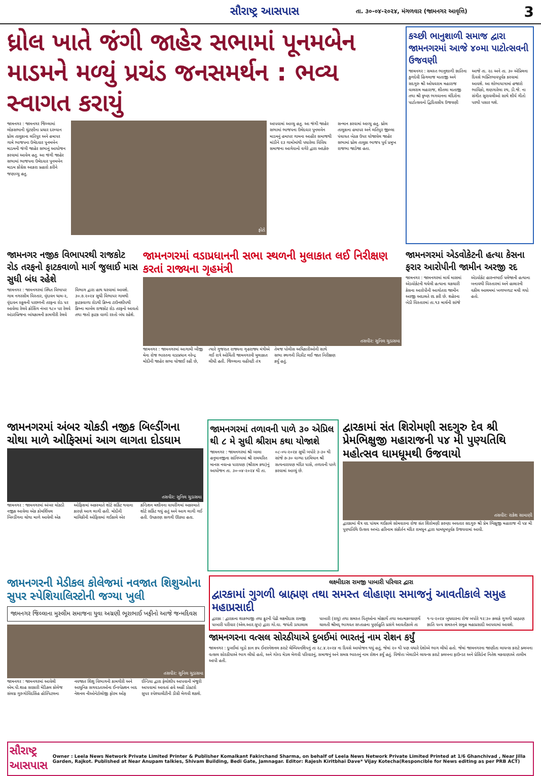સૌરાષ્ટ્ર આસપાસ
તા. ૩૦-૦૪-૨૦૨૪, મંગળવાર (જામનગર આવૃત્તિ)
3
ધ્રોલ ખાતે જંગી જાહેર સભામાં પૂનમબેન માડમને મળ્યું પ્રચંડ જનસમર્થન : ભવ્ય સ્વાગત કરાયું
જામનગર : જામનગર જિલ્લામાં લોકસભાની ચુંટણીના પ્રચાર દરમ્યાન ધ્રોલ તાલુકાના લતિપુર અને હમાપર ગામે ભાજપના ઉમેદવાર પુનમબેન માડમની જંગી જાહેર સભાનું આયોજન કરવામાં આવેલ હતુ. આ જંગી જાહેર સભામાં ભાજપના ઉમેદવાર પુનમબેન માડમ કોંગ્રેસ આકરા પ્રહારો કરીને જણાવ્યુ હતુ.
ફોટો
આપવામાં આવ્યુ હતુ. આ જંગી જાહેર સભામાં ભાજપના ઉમેદવાર પુનમબેન માડમનું હમાપર ગામના આહીર સમાજથી માંડીને ૨૩ ગામોમાંથી પધારેલા વિવિધ સમાજના આગેવાનો વગેરે દ્વારા અદકેરુ સન્માન કરવામાં આવ્યુ હતુ. ધ્રોલ તાલુકાના હમાપર અને લતિપુર જીલ્લા પંચાયત બેઠક ઉપર યોજાયેલ જાહેર સભામાં ધ્રોલ તાલુકા ભાજપ પુર્વ પ્રમુખ રાજભા જાડેજા હતા.
કચ્છી ભાનુશાળી સમાજ દ્વારા જામનગરમાં આજે ૪૦મા પાટોત્સવની ઉજવણી
જામનગર : સમસ્ત ભાનુશાળી જ્ઞાતિના કુળદેવી હિંગલાજ માતાજી અને સદગુરુ શ્રી ઓધવરામ મહારાજ વાલરામ મહારાજ, શીતલા માતાજી તથા શ્રી કૃષ્ણ ભગવાનના મંદિરોના પાટોત્સવનો દ્વિદિવસીય ઉજવણી આજે તા. ૨૯ અને તા. ૩૦ એપ્રિલના દિવસે ભક્તિભાવપૂર્વક કરવામાં આવશે. આ શોભાયાત્રામાં હજારો ભાવિકો, શણગારેલા રથ, ડી.જે. ના સંગીત સુરાવલીઓ સાથે શૌર્ય ગીતો પરથી પસાર થશે.
જામનગર નજીક વિભાપરથી રાજકોટ રોડ તરફનો ફાટકવાળો માર્ગ જુલાઈ માસ સુધી બંધ રહેશે
જામનગર : જામનગરમાં સ્થિત વિભાપર ગામ નગરસીમ વિસ્તાર, વૃંદાવન ધામ-૨, વૃંદાવન સ્કૂલની પાછળની તરફના રોડ પર આવેલા રેલવે ક્રોસિંગ નંબર ૧૮૦ પર રેલવે અંડરબ્રિજના બાંધકામની કામગીરી રેલવે વિભાગ દ્વારા હાથ ધરવામાં આવશે. ૩૦.૭.૨૦૨૪ સુધી વિભાપર ગામથી ફાટકવાળા રોડથી ક્રિષ્ના ટાઉનશીપથી ક્રિષ્ના માર્બલ રાજકોટ રોડ તરફનો આવતો તથા જતો ફાટક વાળો રસ્તો બંધ રહેશે.
જામનગરમાં વડાપ્રધાનની સભા સ્થળની મુલાકાત લઈ નિરીક્ષણ કરતાં રાજ્યના ગૃહમંત્રી
તસવીર: સુનિલ ચુડાસમા
જામનગર : જામનગરમાં આગામી બીજી મેના રોજ ભારતના વડાપ્રધાન નરેન્દ્ર મોદીની જાહેર સભા યોજાઈ રહી છે, ત્યારે ગુજરાત રાજ્યના ગૃહરાજ્ય મંત્રીએ ગઈ રાત્રે ઓચિંતી જામનગરની મુલાકાત લીધી હતી. જિલ્લાના વહીવટી તંત્ર તેમજ પોલીસ અધિકારીઓની સાથે સભા સ્થળની વિઝીટ લઈ જાત નિરીક્ષણ કર્યું હતું.
જામનગરમાં એડવોકેટની હત્યા કેસના ફરાર આરોપીની જામીન અરજી રદ
જામનગર : જામનગરમાં માર્ચ માસમાં એડવોકેટની થયેલી હત્યાના ચકચારી કેસના આરોપીની આગોતરા જામીન અરજી અદાલતે રદ કરી છે. શહેરના બેડી વિસ્તારમાં તા.૧૩ માર્ચની સાંજે એડવોકેટ હારુનભાઈ પલેજાની હત્યાના બનાવથી વિસ્તારમાં અને હાલારની વકીલ આલમમાં ખળભળાટ મચી ગયો હતો.
જામનગરમાં અંબર ચોકડી નજીક બિલ્ડીંગના ચોથા માળે ઓફિસમાં આગ લાગતા દોડધામ
તસવીર: સુનિલ ચુડાસમા
જામનગર : જામનગરમાં અંબર ચોકડી નજીક આવેલા એક કોમર્શિયલ બિલ્ડીંગના ચોથા માળે આવેલી એક ઓફિસમાં અકસ્માતે શોર્ટ સર્કિટ થવાના કારણે આગ લાગી હતી. મોદીની માલિકીની ઓફિસમાં ગઈકાલે એર કન્ડિશન મશીનના વાયરીંગમાં અકસ્માતે શોર્ટ સર્કિટ થયું હતું અને આગ લાગી ગઈ હતી. ઉપકરણ સળગી ઊઠ્યા હતા.
જામનગરમાં તળાવની પાળે ૩૦ એપ્રિલ થી ૮ મે સુધી શ્રીરામ કથા યોજાશે
જામનગર : જામનગરમાં શ્રી બાલા હનુમાનજીના સાંનિધ્યમાં શ્રી રામચરિત માનસ નવાન્હ પારાયણ (શ્રીરામ કથા)નું આયોજન તા. ૩૦-૦૪-૨૦૨૪ થી તા. ૦૮-૦૫-૨૦૨૪ સુધી બપોરે ૩-૩૦ થી સાંજે ૭-૩૦ વાગ્યા દરમિયાન શ્રી સત્યનારાયણ મંદિર પાસે, તળાવની પાળે કરવામાં આવ્યું છે.
દ્વારકામાં સંત શિરોમણી સદગુરુ દેવ શ્રી પ્રેમભિક્ષુજી મહારાજની ૫૪ મી પુણ્યતિથિ મહોત્સવ ધામધૂમથી ઉજવાયો
તસવીર: રાકેશ સામાણી
દ્વારકામાં ચૈત્ર વદ પાંચમ ગઈકાલે સોમવારના રોજ સંત શિરોમણી કરુણા અવતાર સદગુરુ શ્રી પ્રેમ ભિક્ષુજી મહારાજ ની ૫૪ મી પુણ્યતિથિ ઉત્સવ અખંડ હરિનામ સંકીર્તન મંદિર રામધુન દ્વારા ધામધૂમપૂર્વક ઉજવવામાં આવી.
જામનગરની મેડીકલ કોલેજમાં નવજાત શિશુઓના સુપર સ્પેશિયાલિસ્ટોની જગ્યા ખુલી
જામનગર જિલ્લાના મુસ્લીમ સમાજના યુવા અગ્રણી ભૂરાભાઈ ખફીનો આજે જન્મદિવસ
તસવીર: સુનિલ ચુડાસમા
જામનગર : જામનગરમાં આવેલી એમ.પી.શાહ સરકારી મેડિકલ કોલેજ સંલગ્ન ગુરુગોવિંદસિંહ હોસ્પિટલના નવજાત શિશુ વિભાગની કામગીરી અને આધુનિક સગવડતાઓના ઈન્સ્પેક્શન બાદ નેશનલ નીઓનેટોલોજી ફોરમ ઓફ ઈન્ડિયા દ્વારા ફેલોશીપ આપવાની મંજુરી આપવામાં આવતાં હવે અહીં ડોક્ટરો સુપર સ્પેશ્યાલીટીની ડીગ્રી મેળવી શકશે.
લક્ષ્મીદાસ રામજી પાબારી પરિવાર દ્વારા
દ્વારકામાં ગુગળી બ્રાહ્મણ તથા સમસ્ત લોહાણા સમાજનું આવતીકાલે સમુહ મહાપ્રસાદી
દ્વારકા : દ્વારકાના શાકભાજી તથા ફ્રુટની પેઢી લક્ષ્મીદાસ રામજી પાબારી પરીવાર (એલ.આર.ગ્રુપ) દ્વારા ગો.વા. જયંતી ડાયાલાલ પાબારી (રાધુ) તથા સમસ્ત પિતૃઓના મોક્ષાર્થે તથા આત્મકલ્યાણર્થે ચાલતી શ્રીમદ્ ભાગવત સપ્તાહના પુર્ણાહુતિ પ્રસંગે આવતીકાલે તા ૧-૫-૨૦૨૪ બુધવારના રોજ બપોરે ૧૨:૩૦ કલાકે ગુગળી બ્રાહ્મણ જ્ઞાતિ ૫૦૫ સમસ્તને સમુહ મહાપ્રસાદી આપવામાં આવશે.
જામનગરના વત્સલ સોરઠીયાએ દુબઈમાં ભારતનું નામ રોશન કર્યું
જામનગર : દુબઈમાં બુડો કાન કપ ઈન્ટરનેશનલ કરાટે ચેમ્પિયનશિપનું તા ૨૮.૪.૨૦૨૪ ના દિવસે આયોજન થયું હતું, જેમાં ૨૦ થી પણ વધારે દેશોએ ભાગ લીધો હતો. જેમાં જામનગરના જાણીતા લાયન્સ કરાટે ક્લબના વત્સલ સોરઠીયાએ ભાગ લીધો હતો, અને ગોલ્ડ મેડલ મેળવી પરિવારનું, સમાજનું અને સમગ્ર ભારતનું નામ રોશન કર્યું હતું. વિજેતા ખેલાડીને લાયન્સ કરાટે ક્લબના ફાઉન્ડર અને પ્રેસિડેન્ટ નિતેશ મકવાણાએ તાલીમ આપી હતી.
સૌરાષ્ટ્ર આસપાસ Owner : Leela News Network Private Limited Printer & Publisher Komalkant Fakirchand Sharma, on behalf of Leela News Network Private Limited Printed at 1/6 Ghanchivad , Near Jilla Garden, Rajkot. Published at Near Anupam talkies, Shivam Building, Bedi Gate, Jamnagar. Editor: Rajesh Kiritbhai Dave* Vijay Kotecha(Responcible for News editing as per PRB ACT)